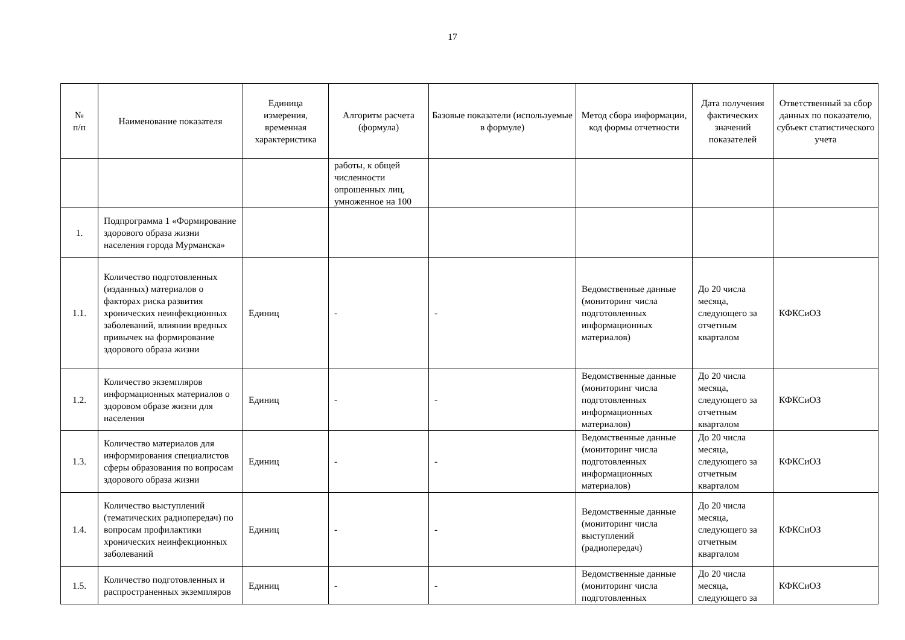17
| № п/п | Наименование показателя | Единица измерения, временная характеристика | Алгоритм расчета (формула) | Базовые показатели (используемые в формуле) | Метод сбора информации, код формы отчетности | Дата получения фактических значений показателей | Ответственный за сбор данных по показателю, субъект статистического учета |
| --- | --- | --- | --- | --- | --- | --- | --- |
| | | | работы, к общей численности опрошенных лиц, умноженное на 100 | | | | |
| 1. | Подпрограмма 1 «Формирование здорового образа жизни населения города Мурманска» | | | | | | |
| 1.1. | Количество подготовленных (изданных) материалов о факторах риска развития хронических неинфекционных заболеваний, влиянии вредных привычек на формирование здорового образа жизни | Единиц | - | - | Ведомственные данные (мониторинг числа подготовленных информационных материалов) | До 20 числа месяца, следующего за отчетным кварталом | КФКСиОЗ |
| 1.2. | Количество экземпляров информационных материалов о здоровом образе жизни для населения | Единиц | - | - | Ведомственные данные (мониторинг числа подготовленных информационных материалов) | До 20 числа месяца, следующего за отчетным кварталом | КФКСиОЗ |
| 1.3. | Количество материалов для информирования специалистов сферы образования по вопросам здорового образа жизни | Единиц | - | - | Ведомственные данные (мониторинг числа подготовленных информационных материалов) | До 20 числа месяца, следующего за отчетным кварталом | КФКСиОЗ |
| 1.4. | Количество выступлений (тематических радиопередач) по вопросам профилактики хронических неинфекционных заболеваний | Единиц | - | - | Ведомственные данные (мониторинг числа выступлений (радиопередач) | До 20 числа месяца, следующего за отчетным кварталом | КФКСиОЗ |
| 1.5. | Количество подготовленных и распространенных экземпляров | Единиц | - | - | Ведомственные данные (мониторинг числа подготовленных | До 20 числа месяца, следующего за | КФКСиОЗ |